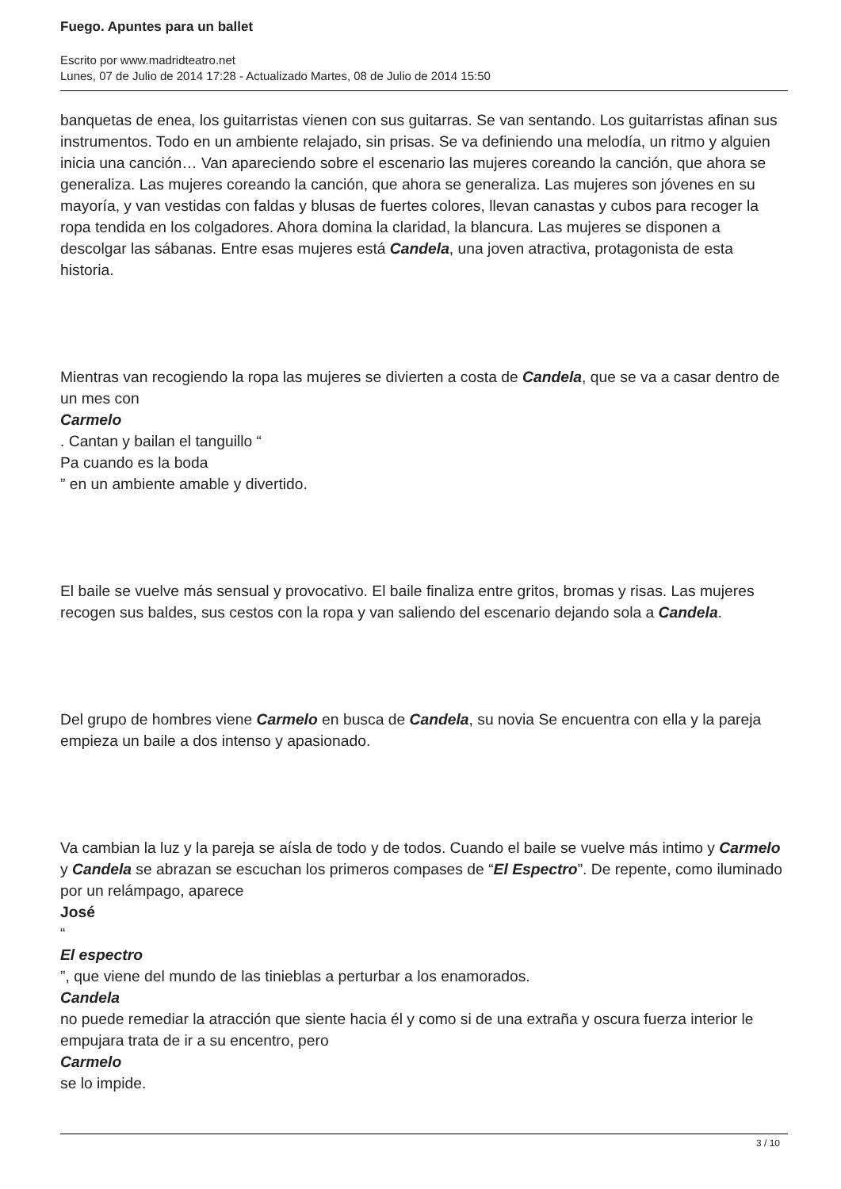Fuego. Apuntes para un ballet
Escrito por www.madridteatro.net
Lunes, 07 de Julio de 2014 17:28 - Actualizado Martes, 08 de Julio de 2014 15:50
banquetas de enea, los guitarristas vienen con sus guitarras. Se van sentando. Los guitarristas afinan sus instrumentos. Todo en un ambiente relajado, sin prisas. Se va definiendo una melodía, un ritmo y alguien inicia una canción… Van apareciendo sobre el escenario las mujeres coreando la canción, que ahora se generaliza. Las mujeres coreando la canción, que ahora se generaliza. Las mujeres son jóvenes en su mayoría, y van vestidas con faldas y blusas de fuertes colores, llevan canastas y cubos para recoger la ropa tendida en los colgadores. Ahora domina la claridad, la blancura. Las mujeres se disponen a descolgar las sábanas. Entre esas mujeres está Candela, una joven atractiva, protagonista de esta historia.
Mientras van recogiendo la ropa las mujeres se divierten a costa de Candela, que se va a casar dentro de un mes con
Carmelo
. Cantan y bailan el tanguillo “
Pa cuando es la boda
” en un ambiente amable y divertido.
El baile se vuelve más sensual y provocativo. El baile finaliza entre gritos, bromas y risas. Las mujeres recogen sus baldes, sus cestos con la ropa y van saliendo del escenario dejando sola a Candela.
Del grupo de hombres viene Carmelo en busca de Candela, su novia Se encuentra con ella y la pareja empieza un baile a dos intenso y apasionado.
Va cambian la luz y la pareja se aísla de todo y de todos. Cuando el baile se vuelve más intimo y Carmelo y Candela se abrazan se escuchan los primeros compases de “El Espectro”. De repente, como iluminado por un relámpago, aparece
José
“
El espectro
”, que viene del mundo de las tinieblas a perturbar a los enamorados.
Candela
no puede remediar la atracción que siente hacia él y como si de una extraña y oscura fuerza interior le empujara trata de ir a su encentro, pero
Carmelo
se lo impide.
3 / 10